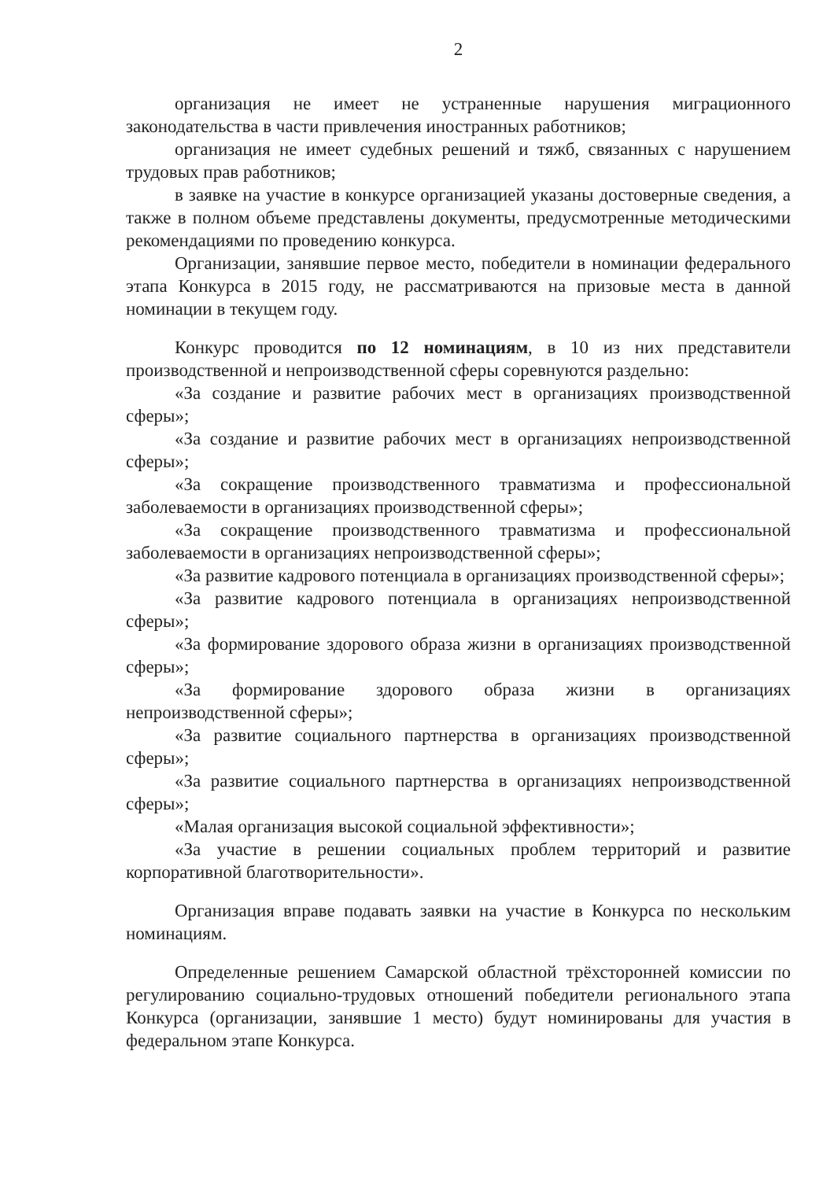2
организация не имеет не устраненные нарушения миграционного законодательства в части привлечения иностранных работников;
организация не имеет судебных решений и тяжб, связанных с нарушением трудовых прав работников;
в заявке на участие в конкурсе организацией указаны достоверные сведения, а также в полном объеме представлены документы, предусмотренные методическими рекомендациями по проведению конкурса.
Организации, занявшие первое место, победители в номинации федерального этапа Конкурса в 2015 году, не рассматриваются на призовые места в данной номинации в текущем году.
Конкурс проводится по 12 номинациям, в 10 из них представители производственной и непроизводственной сферы соревнуются раздельно:
«За создание и развитие рабочих мест в организациях производственной сферы»;
«За создание и развитие рабочих мест в организациях непроизводственной сферы»;
«За сокращение производственного травматизма и профессиональной заболеваемости в организациях производственной сферы»;
«За сокращение производственного травматизма и профессиональной заболеваемости в организациях непроизводственной сферы»;
«За развитие кадрового потенциала в организациях производственной сферы»;
«За развитие кадрового потенциала в организациях непроизводственной сферы»;
«За формирование здорового образа жизни в организациях производственной сферы»;
«За формирование здорового образа жизни в организациях непроизводственной сферы»;
«За развитие социального партнерства в организациях производственной сферы»;
«За развитие социального партнерства в организациях непроизводственной сферы»;
«Малая организация высокой социальной эффективности»;
«За участие в решении социальных проблем территорий и развитие корпоративной благотворительности».
Организация вправе подавать заявки на участие в Конкурса по нескольким номинациям.
Определенные решением Самарской областной трёхсторонней комиссии по регулированию социально-трудовых отношений победители регионального этапа Конкурса (организации, занявшие 1 место) будут номинированы для участия в федеральном этапе Конкурса.